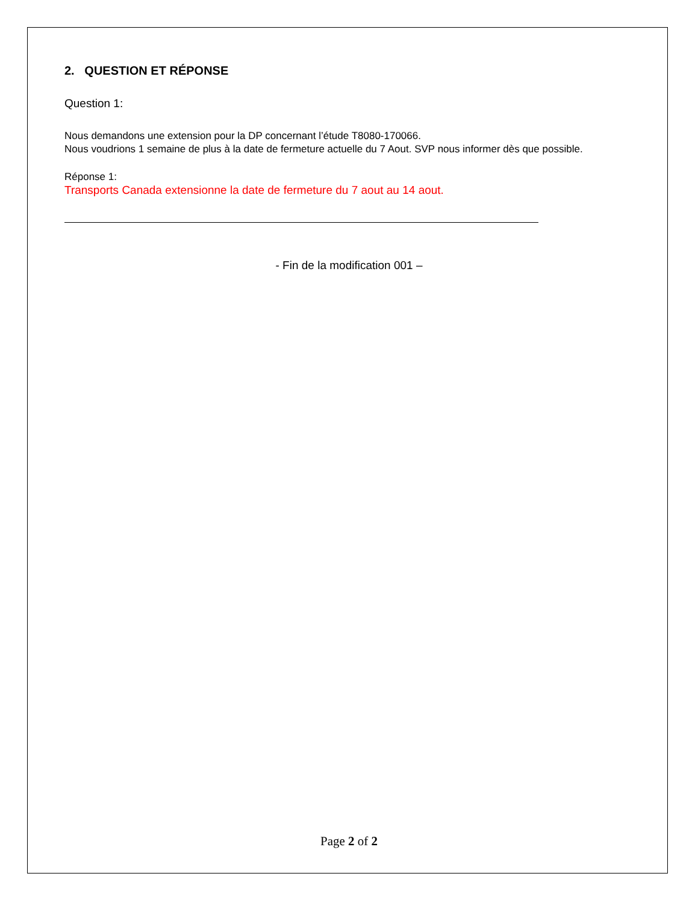2. QUESTION ET RÉPONSE
Question 1:
Nous demandons une extension pour la DP concernant l’étude T8080-170066.
Nous voudrions 1 semaine de plus à la date de fermeture actuelle du 7 Aout. SVP nous informer dès que possible.
Réponse 1:
Transports Canada extensionne la date de fermeture du 7 aout au 14 aout.
- Fin de la modification 001 –
Page 2 of 2